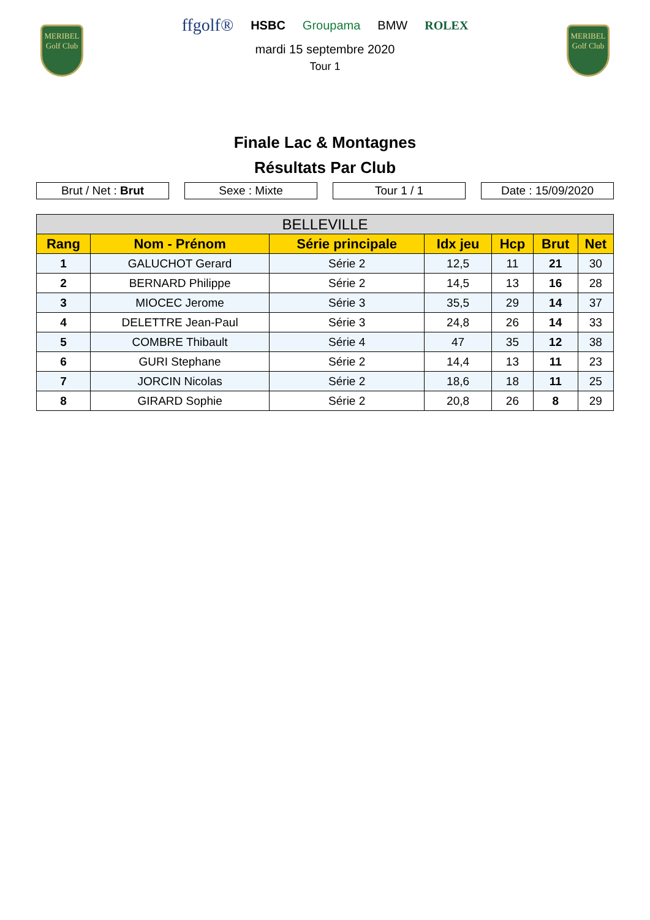MERIBEL
Golf Club
MERIBEL
Golf Club
ffgolf® HSBC Groupama BMW ROLEX
mardi 15 septembre 2020
Tour 1
Finale Lac & Montagnes
Résultats Par Club
Brut / Net : Brut Sexe : Mixte Tour 1 / 1 Date : 15/09/2020
| BELLEVILLE | | | | | | |
| --- | --- | --- | --- | --- | --- | --- |
| Rang | Nom - Prénom | Série principale | Idx jeu | Hcp | Brut | Net |
| 1 | GALUCHOT Gerard | Série 2 | 12,5 | 11 | 21 | 30 |
| 2 | BERNARD Philippe | Série 2 | 14,5 | 13 | 16 | 28 |
| 3 | MIOCEC Jerome | Série 3 | 35,5 | 29 | 14 | 37 |
| 4 | DELETTRE Jean-Paul | Série 3 | 24,8 | 26 | 14 | 33 |
| 5 | COMBRE Thibault | Série 4 | 47 | 35 | 12 | 38 |
| 6 | GURI Stephane | Série 2 | 14,4 | 13 | 11 | 23 |
| 7 | JORCIN Nicolas | Série 2 | 18,6 | 18 | 11 | 25 |
| 8 | GIRARD Sophie | Série 2 | 20,8 | 26 | 8 | 29 |